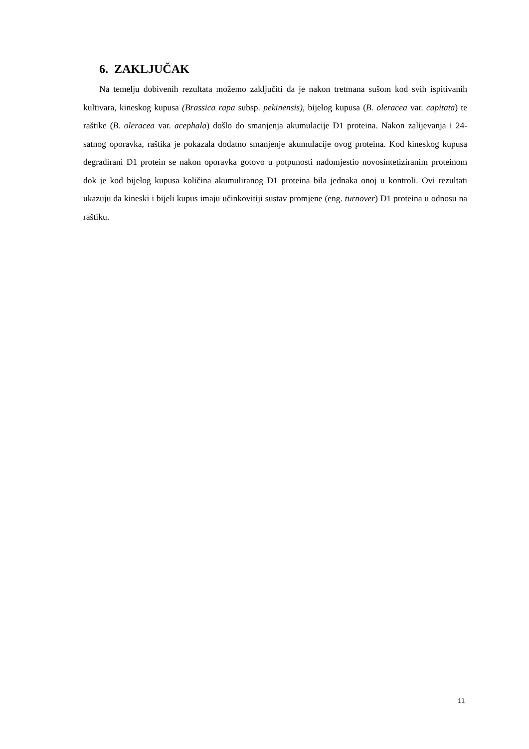6. ZAKLJUČAK
Na temelju dobivenih rezultata možemo zaključiti da je nakon tretmana sušom kod svih ispitivanih kultivara, kineskog kupusa (Brassica rapa subsp. pekinensis), bijelog kupusa (B. oleracea var. capitata) te raštike (B. oleracea var. acephala) došlo do smanjenja akumulacije D1 proteina. Nakon zalijevanja i 24-satnog oporavka, raštika je pokazala dodatno smanjenje akumulacije ovog proteina. Kod kineskog kupusa degradirani D1 protein se nakon oporavka gotovo u potpunosti nadomjestio novosintetiziranim proteinom dok je kod bijelog kupusa količina akumuliranog D1 proteina bila jednaka onoj u kontroli. Ovi rezultati ukazuju da kineski i bijeli kupus imaju učinkovitiji sustav promjene (eng. turnover) D1 proteina u odnosu na raštiku.
11